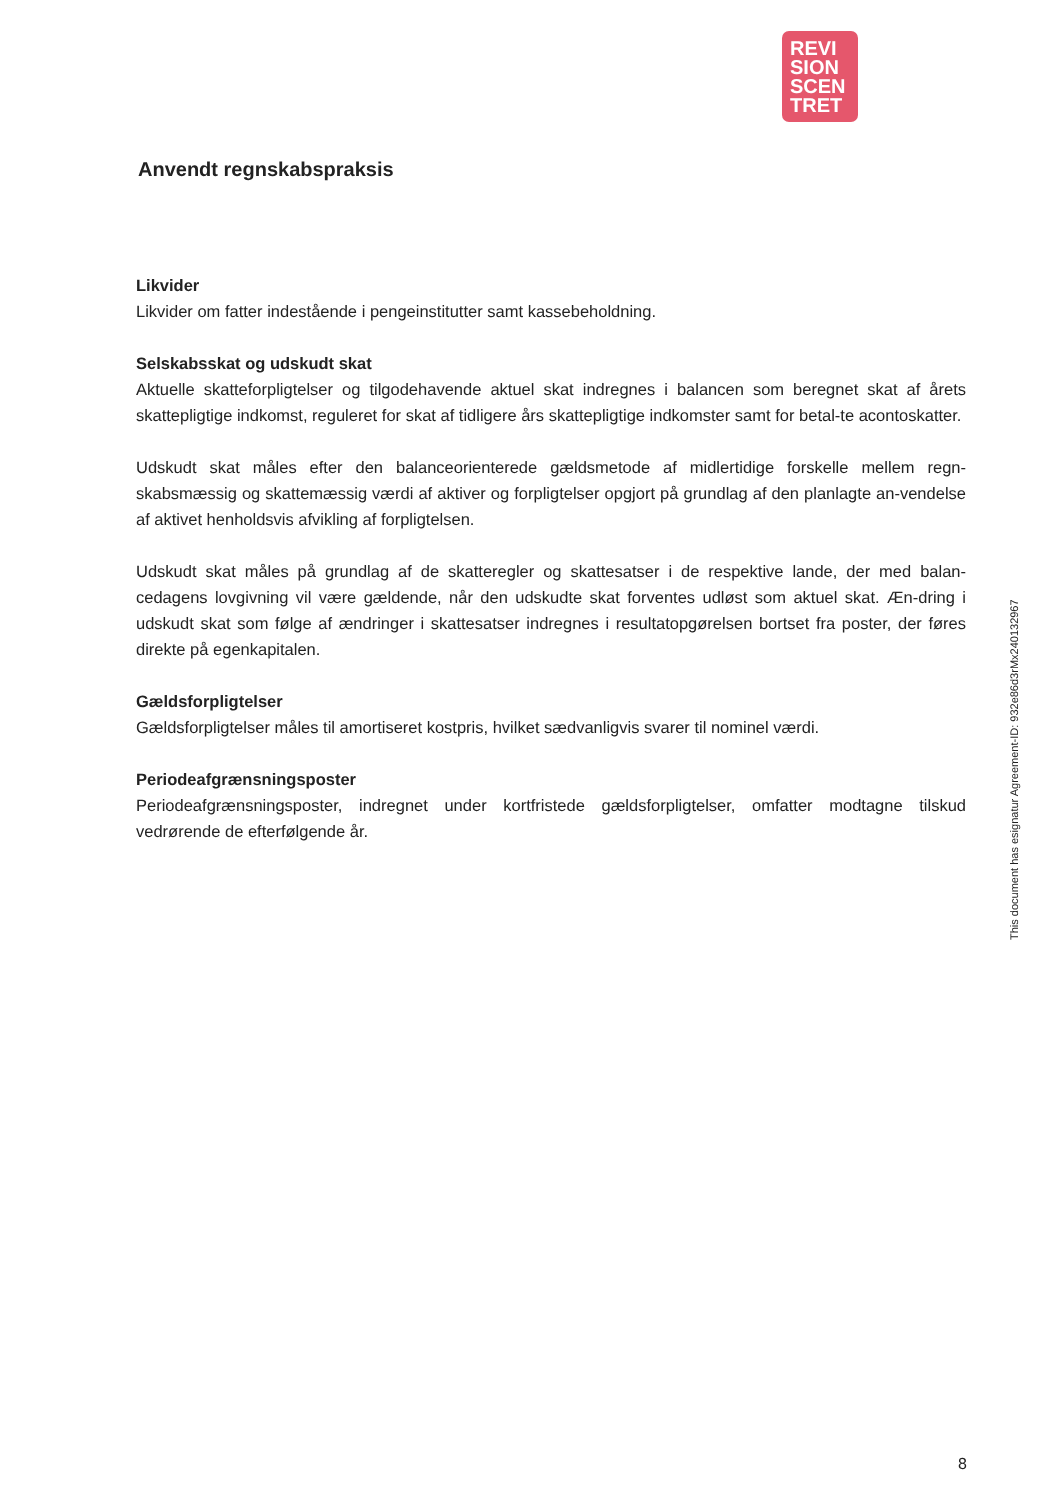REVI
SION
SCEN
TRET
Anvendt regnskabspraksis
Likvider
Likvider om fatter indestående i pengeinstitutter samt kassebeholdning.
Selskabsskat og udskudt skat
Aktuelle skatteforpligtelser og tilgodehavende aktuel skat indregnes i balancen som beregnet skat af årets skattepligtige indkomst, reguleret for skat af tidligere års skattepligtige indkomster samt for betal-te acontoskatter.
Udskudt skat måles efter den balanceorienterede gældsmetode af midlertidige forskelle mellem regn-skabsmæssig og skattemæssig værdi af aktiver og forpligtelser opgjort på grundlag af den planlagte an-vendelse af aktivet henholdsvis afvikling af forpligtelsen.
Udskudt skat måles på grundlag af de skatteregler og skattesatser i de respektive lande, der med balan-cedagens lovgivning vil være gældende, når den udskudte skat forventes udløst som aktuel skat. Æn-dring i udskudt skat som følge af ændringer i skattesatser indregnes i resultatopgørelsen bortset fra poster, der føres direkte på egenkapitalen.
Gældsforpligtelser
Gældsforpligtelser måles til amortiseret kostpris, hvilket sædvanligvis svarer til nominel værdi.
Periodeafgrænsningsposter
Periodeafgrænsningsposter, indregnet under kortfristede gældsforpligtelser, omfatter modtagne tilskud vedrørende de efterfølgende år.
This document has esignatur Agreement-ID: 932e86d3rMx240132967
8